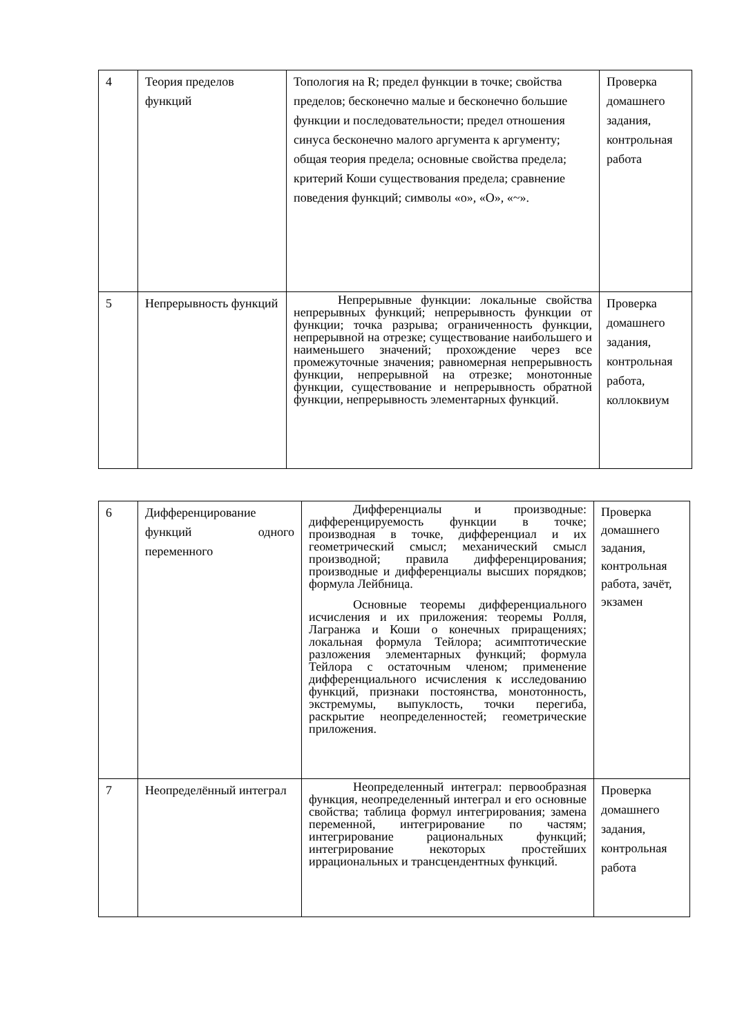| 4 | Теория пределов функций | Топология на R; предел функции в точке; свойства пределов; бесконечно малые и бесконечно большие функции и последовательности; предел отношения синуса бесконечно малого аргумента к аргументу; общая теория предела; основные свойства предела; критерий Коши существования предела; сравнение поведения функций; символы «о», «О», «~». | Проверка домашнего задания, контрольная работа |
| 5 | Непрерывность функций | Непрерывные функции: локальные свойства непрерывных функций; непрерывность функции от функции; точка разрыва; ограниченность функции, непрерывной на отрезке; существование наибольшего и наименьшего значений; прохождение через все промежуточные значения; равномерная непрерывность функции, непрерывной на отрезке; монотонные функции, существование и непрерывность обратной функции, непрерывность элементарных функций. | Проверка домашнего задания, контрольная работа, коллоквиум |
| 6 | Дифференцирование функций одного переменного | Дифференциалы и производные: дифференцируемость функции в точке; производная в точке, дифференциал и их геометрический смысл; механический смысл производной; правила дифференцирования; производные и дифференциалы высших порядков; формула Лейбница. Основные теоремы дифференциального исчисления и их приложения: теоремы Ролля, Лагранжа и Коши о конечных приращениях; локальная формула Тейлора; асимптотические разложения элементарных функций; формула Тейлора с остаточным членом; применение дифференциального исчисления к исследованию функций, признаки постоянства, монотонность, экстремумы, выпуклость, точки перегиба, раскрытие неопределенностей; геометрические приложения. | Проверка домашнего задания, контрольная работа, зачёт, экзамен |
| 7 | Неопределённый интеграл | Неопределенный интеграл: первообразная функция, неопределенный интеграл и его основные свойства; таблица формул интегрирования; замена переменной, интегрирование по частям; интегрирование рациональных функций; интегрирование некоторых простейших иррациональных и трансцендентных функций. | Проверка домашнего задания, контрольная работа |